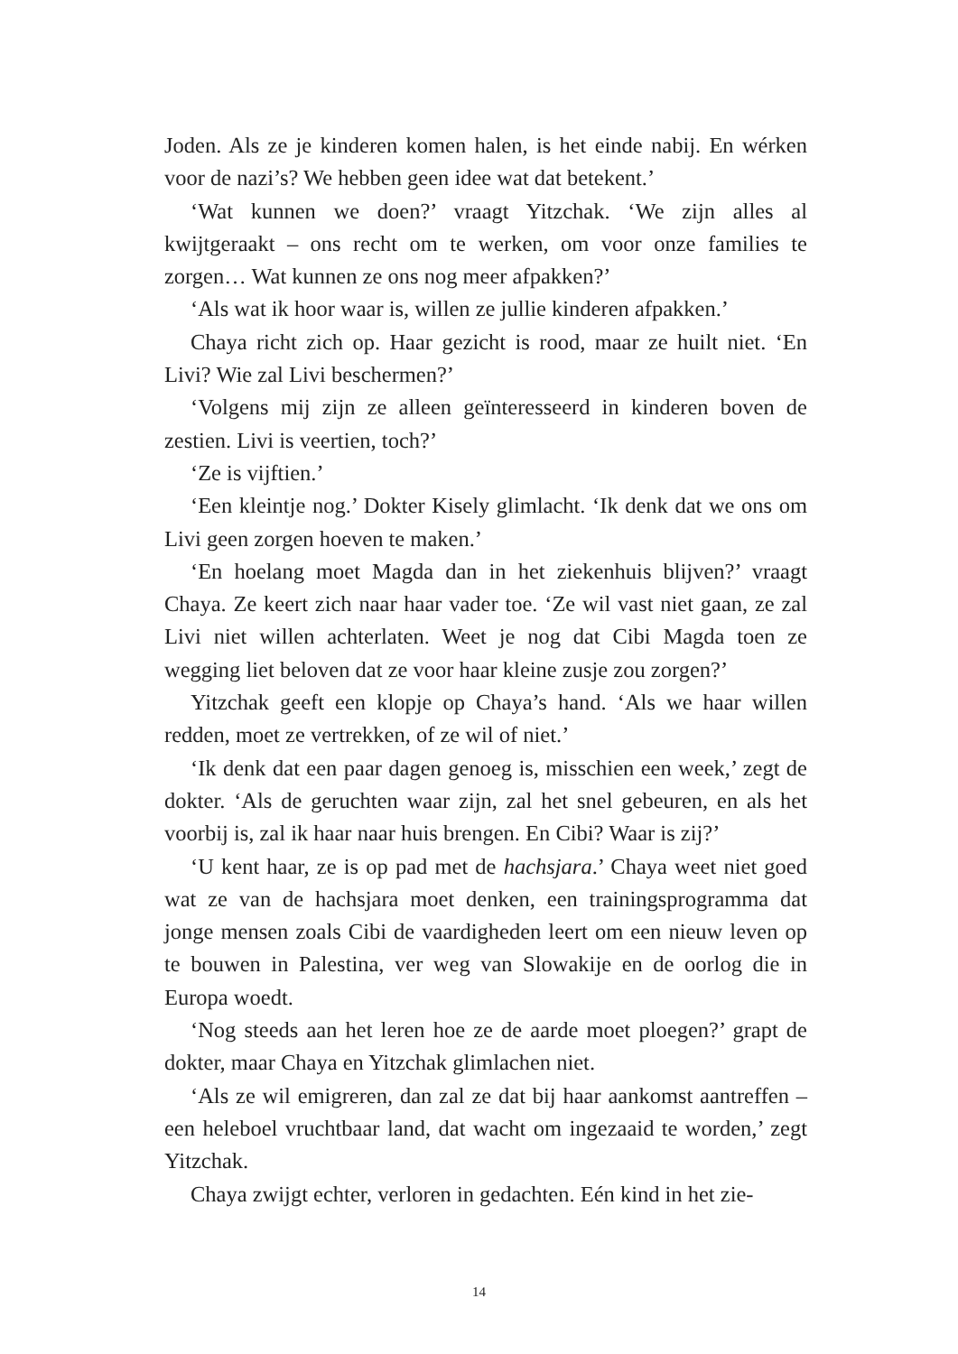Joden. Als ze je kinderen komen halen, is het einde nabij. En wérken voor de nazi’s? We hebben geen idee wat dat betekent.’
‘Wat kunnen we doen?’ vraagt Yitzchak. ‘We zijn alles al kwijtgeraakt – ons recht om te werken, om voor onze families te zorgen… Wat kunnen ze ons nog meer afpakken?’
‘Als wat ik hoor waar is, willen ze jullie kinderen afpakken.’
Chaya richt zich op. Haar gezicht is rood, maar ze huilt niet. ‘En Livi? Wie zal Livi beschermen?’
‘Volgens mij zijn ze alleen geïnteresseerd in kinderen boven de zestien. Livi is veertien, toch?’
‘Ze is vijftien.’
‘Een kleintje nog.’ Dokter Kisely glimlacht. ‘Ik denk dat we ons om Livi geen zorgen hoeven te maken.’
‘En hoelang moet Magda dan in het ziekenhuis blijven?’ vraagt Chaya. Ze keert zich naar haar vader toe. ‘Ze wil vast niet gaan, ze zal Livi niet willen achterlaten. Weet je nog dat Cibi Magda toen ze wegging liet beloven dat ze voor haar kleine zusje zou zorgen?’
Yitzchak geeft een klopje op Chaya’s hand. ‘Als we haar willen redden, moet ze vertrekken, of ze wil of niet.’
‘Ik denk dat een paar dagen genoeg is, misschien een week,’ zegt de dokter. ‘Als de geruchten waar zijn, zal het snel gebeuren, en als het voorbij is, zal ik haar naar huis brengen. En Cibi? Waar is zij?’
‘U kent haar, ze is op pad met de hachsjara.’ Chaya weet niet goed wat ze van de hachsjara moet denken, een trainingsprogramma dat jonge mensen zoals Cibi de vaardigheden leert om een nieuw leven op te bouwen in Palestina, ver weg van Slowakije en de oorlog die in Europa woedt.
‘Nog steeds aan het leren hoe ze de aarde moet ploegen?’ grapt de dokter, maar Chaya en Yitzchak glimlachen niet.
‘Als ze wil emigreren, dan zal ze dat bij haar aankomst aantreffen – een heleboel vruchtbaar land, dat wacht om ingezaaid te worden,’ zegt Yitzchak.
Chaya zwijgt echter, verloren in gedachten. Eén kind in het zie-
14